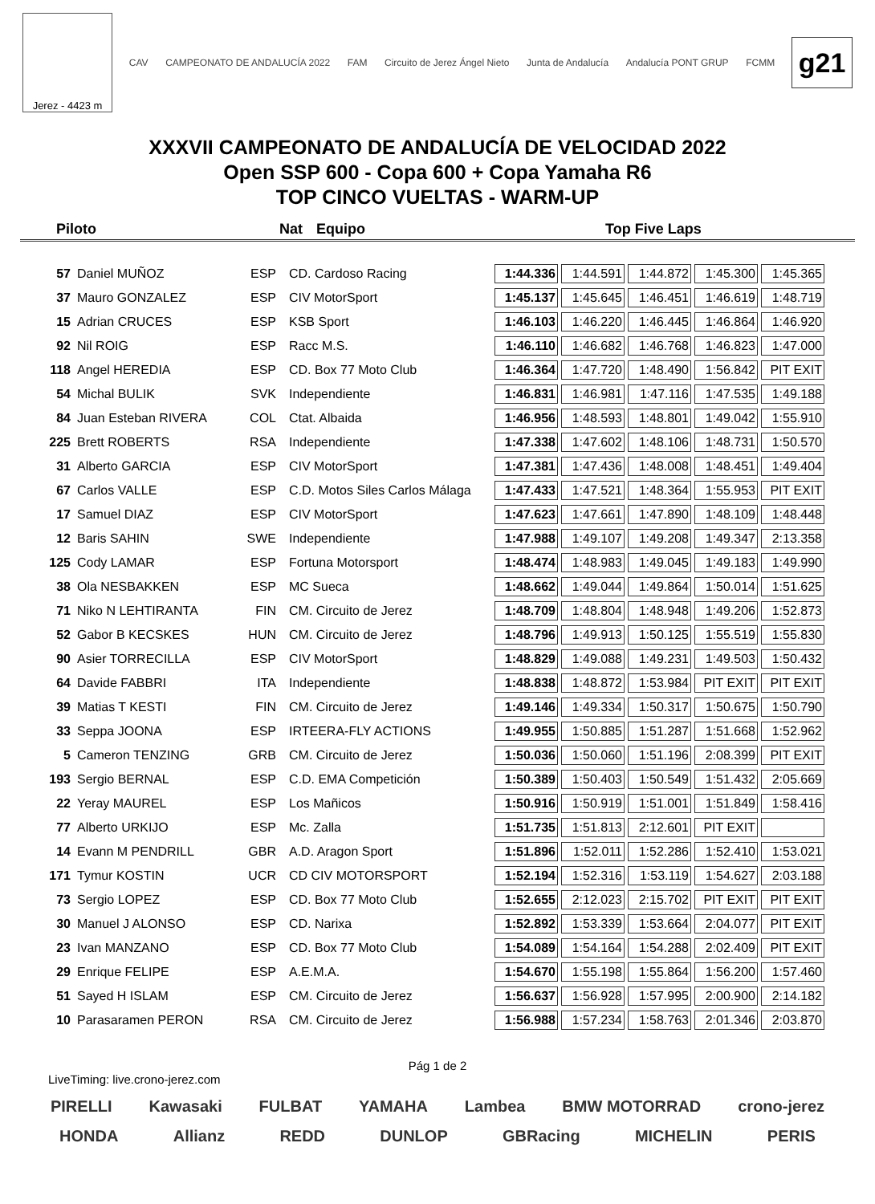Jerez - 4423 m
CAV CAMPEONATO DE ANDALUCÍA 2022 FAM Circuito de Jerez Ángel Nieto Junta de Andalucía Andalucía PONT GRUP FCMM
g21
XXXVII CAMPEONATO DE ANDALUCÍA DE VELOCIDAD 2022
Open SSP 600 - Copa 600 + Copa Yamaha R6
TOP CINCO VUELTAS - WARM-UP
Piloto Nat Equipo Top Five Laps
| 57 | Daniel MUÑOZ | ESP | CD. Cardoso Racing | 1:44.336 | 1:44.591 | 1:44.872 | 1:45.300 | 1:45.365 |
| 37 | Mauro GONZALEZ | ESP | CIV MotorSport | 1:45.137 | 1:45.645 | 1:46.451 | 1:46.619 | 1:48.719 |
| 15 | Adrian CRUCES | ESP | KSB Sport | 1:46.103 | 1:46.220 | 1:46.445 | 1:46.864 | 1:46.920 |
| 92 | Nil ROIG | ESP | Racc M.S. | 1:46.110 | 1:46.682 | 1:46.768 | 1:46.823 | 1:47.000 |
| 118 | Angel HEREDIA | ESP | CD. Box 77 Moto Club | 1:46.364 | 1:47.720 | 1:48.490 | 1:56.842 | PIT EXIT |
| 54 | Michal BULIK | SVK | Independiente | 1:46.831 | 1:46.981 | 1:47.116 | 1:47.535 | 1:49.188 |
| 84 | Juan Esteban RIVERA | COL | Ctat. Albaida | 1:46.956 | 1:48.593 | 1:48.801 | 1:49.042 | 1:55.910 |
| 225 | Brett ROBERTS | RSA | Independiente | 1:47.338 | 1:47.602 | 1:48.106 | 1:48.731 | 1:50.570 |
| 31 | Alberto GARCIA | ESP | CIV MotorSport | 1:47.381 | 1:47.436 | 1:48.008 | 1:48.451 | 1:49.404 |
| 67 | Carlos VALLE | ESP | C.D. Motos Siles Carlos Málaga | 1:47.433 | 1:47.521 | 1:48.364 | 1:55.953 | PIT EXIT |
| 17 | Samuel DIAZ | ESP | CIV MotorSport | 1:47.623 | 1:47.661 | 1:47.890 | 1:48.109 | 1:48.448 |
| 12 | Baris SAHIN | SWE | Independiente | 1:47.988 | 1:49.107 | 1:49.208 | 1:49.347 | 2:13.358 |
| 125 | Cody LAMAR | ESP | Fortuna Motorsport | 1:48.474 | 1:48.983 | 1:49.045 | 1:49.183 | 1:49.990 |
| 38 | Ola NESBAKKEN | ESP | MC Sueca | 1:48.662 | 1:49.044 | 1:49.864 | 1:50.014 | 1:51.625 |
| 71 | Niko N LEHTIRANTA | FIN | CM. Circuito de Jerez | 1:48.709 | 1:48.804 | 1:48.948 | 1:49.206 | 1:52.873 |
| 52 | Gabor B KECSKES | HUN | CM. Circuito de Jerez | 1:48.796 | 1:49.913 | 1:50.125 | 1:55.519 | 1:55.830 |
| 90 | Asier TORRECILLA | ESP | CIV MotorSport | 1:48.829 | 1:49.088 | 1:49.231 | 1:49.503 | 1:50.432 |
| 64 | Davide FABBRI | ITA | Independiente | 1:48.838 | 1:48.872 | 1:53.984 | PIT EXIT | PIT EXIT |
| 39 | Matias T KESTI | FIN | CM. Circuito de Jerez | 1:49.146 | 1:49.334 | 1:50.317 | 1:50.675 | 1:50.790 |
| 33 | Seppa JOONA | ESP | IRTEERA-FLY ACTIONS | 1:49.955 | 1:50.885 | 1:51.287 | 1:51.668 | 1:52.962 |
| 5 | Cameron TENZING | GRB | CM. Circuito de Jerez | 1:50.036 | 1:50.060 | 1:51.196 | 2:08.399 | PIT EXIT |
| 193 | Sergio BERNAL | ESP | C.D. EMA Competición | 1:50.389 | 1:50.403 | 1:50.549 | 1:51.432 | 2:05.669 |
| 22 | Yeray MAUREL | ESP | Los Mañicos | 1:50.916 | 1:50.919 | 1:51.001 | 1:51.849 | 1:58.416 |
| 77 | Alberto URKIJO | ESP | Mc. Zalla | 1:51.735 | 1:51.813 | 2:12.601 | PIT EXIT | |
| 14 | Evann M PENDRILL | GBR | A.D. Aragon Sport | 1:51.896 | 1:52.011 | 1:52.286 | 1:52.410 | 1:53.021 |
| 171 | Tymur KOSTIN | UCR | CD CIV MOTORSPORT | 1:52.194 | 1:52.316 | 1:53.119 | 1:54.627 | 2:03.188 |
| 73 | Sergio LOPEZ | ESP | CD. Box 77 Moto Club | 1:52.655 | 2:12.023 | 2:15.702 | PIT EXIT | PIT EXIT |
| 30 | Manuel J ALONSO | ESP | CD. Narixa | 1:52.892 | 1:53.339 | 1:53.664 | 2:04.077 | PIT EXIT |
| 23 | Ivan MANZANO | ESP | CD. Box 77 Moto Club | 1:54.089 | 1:54.164 | 1:54.288 | 2:02.409 | PIT EXIT |
| 29 | Enrique FELIPE | ESP | A.E.M.A. | 1:54.670 | 1:55.198 | 1:55.864 | 1:56.200 | 1:57.460 |
| 51 | Sayed H ISLAM | ESP | CM. Circuito de Jerez | 1:56.637 | 1:56.928 | 1:57.995 | 2:00.900 | 2:14.182 |
| 10 | Parasaramen PERON | RSA | CM. Circuito de Jerez | 1:56.988 | 1:57.234 | 1:58.763 | 2:01.346 | 2:03.870 |
Pág 1 de 2
LiveTiming: live.crono-jerez.com
PIRELLI Kawasaki FULBAT YAMAHA Lambea BMW MOTORRAD crono-jerez
HONDA Allianz REDD DUNLOP GBRacing MICHELIN PERIS